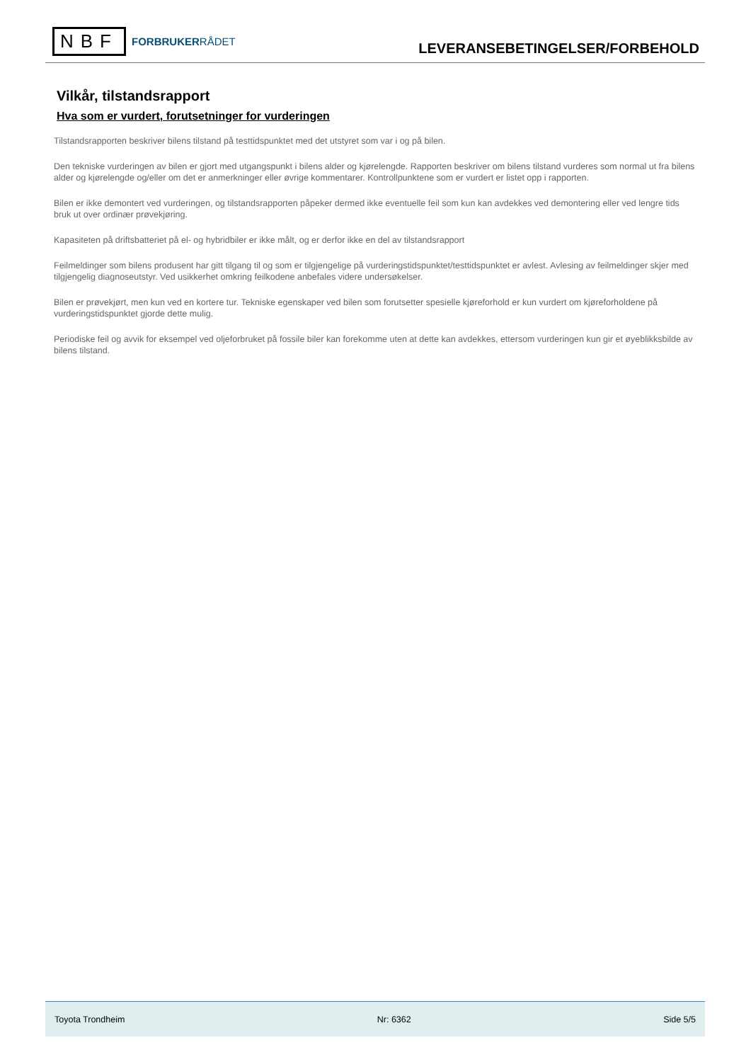NBF
FORBRUKERRÅDET
LEVERANSEBETINGELSER/FORBEHOLD
Vilkår, tilstandsrapport
Hva som er vurdert, forutsetninger for vurderingen
Tilstandsrapporten beskriver bilens tilstand på testtidspunktet med det utstyret som var i og på bilen.
Den tekniske vurderingen av bilen er gjort med utgangspunkt i bilens alder og kjørelengde. Rapporten beskriver om bilens tilstand vurderes som normal ut fra bilens alder og kjørelengde og/eller om det er anmerkninger eller øvrige kommentarer. Kontrollpunktene som er vurdert er listet opp i rapporten.
Bilen er ikke demontert ved vurderingen, og tilstandsrapporten påpeker dermed ikke eventuelle feil som kun kan avdekkes ved demontering eller ved lengre tids bruk ut over ordinær prøvekjøring.
Kapasiteten på driftsbatteriet på el- og hybridbiler er ikke målt, og er derfor ikke en del av tilstandsrapport
Feilmeldinger som bilens produsent har gitt tilgang til og som er tilgjengelige på vurderingstidspunktet/testtidspunktet er avlest. Avlesing av feilmeldinger skjer med tilgjengelig diagnoseutstyr. Ved usikkerhet omkring feilkodene anbefales videre undersøkelser.
Bilen er prøvekjørt, men kun ved en kortere tur. Tekniske egenskaper ved bilen som forutsetter spesielle kjøreforhold er kun vurdert om kjøreforholdene på vurderingstidspunktet gjorde dette mulig.
Periodiske feil og avvik for eksempel ved oljeforbruket på fossile biler kan forekomme uten at dette kan avdekkes, ettersom vurderingen kun gir et øyeblikksbilde av bilens tilstand.
Toyota Trondheim Nr: 6362 Side 5/5